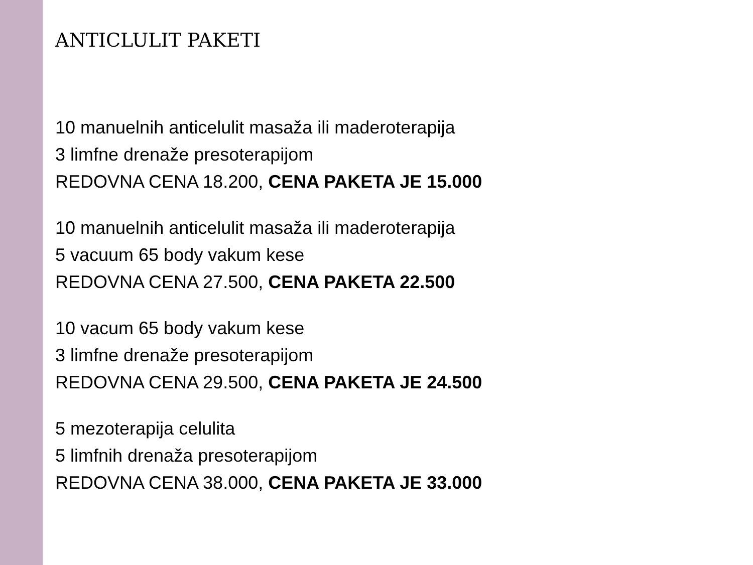ANTICLULIT PAKETI
10 manuelnih anticelulit masaža ili maderoterapija
3 limfne drenaže presoterapijom
REDOVNA CENA 18.200, CENA PAKETA JE 15.000
10 manuelnih anticelulit masaža ili maderoterapija
5 vacuum 65 body vakum kese
REDOVNA CENA 27.500, CENA PAKETA 22.500
10 vacum 65 body vakum kese
3 limfne drenaže presoterapijom
REDOVNA CENA 29.500, CENA PAKETA JE 24.500
5 mezoterapija celulita
5 limfnih drenaža presoterapijom
REDOVNA CENA 38.000, CENA PAKETA JE 33.000